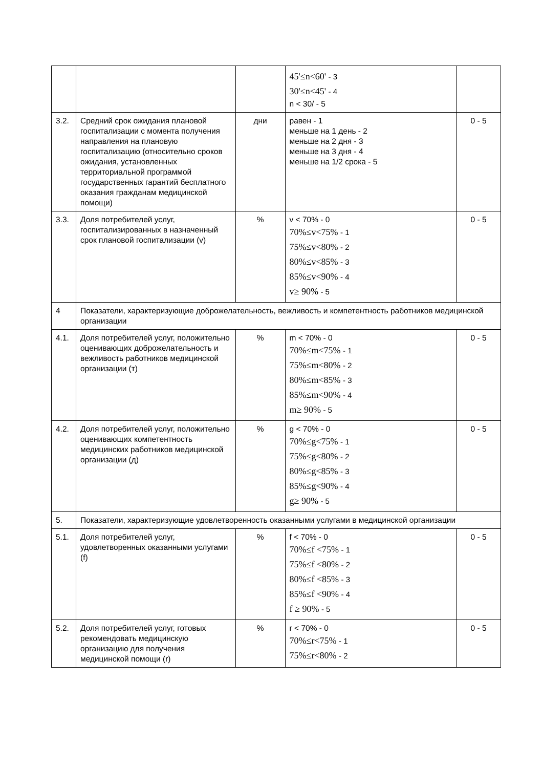| | | | 45'≤n<60' - 3 30'≤n<45' - 4 n < 30/ - 5 | |
| 3.2. | Средний срок ожидания плановой госпитализации с момента получения направления на плановую госпитализацию (относительно сроков ожидания, установленных территориальной программой государственных гарантий бесплатного оказания гражданам медицинской помощи) | дни | равен - 1 меньше на 1 день - 2 меньше на 2 дня - 3 меньше на 3 дня - 4 меньше на 1/2 срока - 5 | 0 - 5 |
| 3.3. | Доля потребителей услуг, госпитализированных в назначенный срок плановой госпитализации (v) | % | v < 70% - 0 70%≤v<75% - 1 75%≤v<80% - 2 80%≤v<85% - 3 85%≤v<90% - 4 v≥ 90% - 5 | 0 - 5 |
| 4 | Показатели, характеризующие доброжелательность, вежливость и компетентность работников медицинской организации | | | |
| 4.1. | Доля потребителей услуг, положительно оценивающих доброжелательность и вежливость работников медицинской организации (т) | % | m < 70% - 0 70%≤m<75% - 1 75%≤m<80% - 2 80%≤m<85% - 3 85%≤m<90% - 4 m≥ 90% - 5 | 0 - 5 |
| 4.2. | Доля потребителей услуг, положительно оценивающих компетентность медицинских работников медицинской организации (д) | % | g < 70% - 0 70%≤g<75% - 1 75%≤g<80% - 2 80%≤g<85% - 3 85%≤g<90% - 4 g≥ 90% - 5 | 0 - 5 |
| 5. | Показатели, характеризующие удовлетворенность оказанными услугами в медицинской организации | | | |
| 5.1. | Доля потребителей услуг, удовлетворенных оказанными услугами (f) | % | f < 70% - 0 70%≤f <75% - 1 75%≤f <80% - 2 80%≤f <85% - 3 85%≤f <90% - 4 f ≥ 90% - 5 | 0 - 5 |
| 5.2. | Доля потребителей услуг, готовых рекомендовать медицинскую организацию для получения медицинской помощи (r) | % | r < 70% - 0 70%≤r<75% - 1 75%≤r<80% - 2 | 0 - 5 |